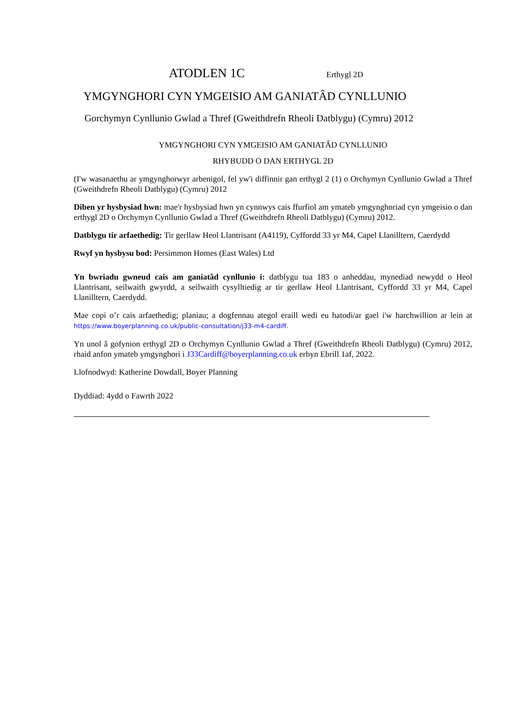ATODLEN 1C Erthygl 2D
YMGYNGHORI CYN YMGEISIO AM GANIATÂD CYNLLUNIO
Gorchymyn Cynllunio Gwlad a Thref (Gweithdrefn Rheoli Datblygu) (Cymru) 2012
YMGYNGHORI CYN YMGEISIO AM GANIATÂD CYNLLUNIO
RHYBUDD O DAN ERTHYGL 2D
(I'w wasanaethu ar ymgynghorwyr arbenigol, fel yw'i diffinnir gan erthygl 2 (1) o Orchymyn Cynllunio Gwlad a Thref (Gweithdrefn Rheoli Datblygu) (Cymru) 2012
Diben yr hysbysiad hwn: mae'r hysbysiad hwn yn cynnwys cais ffurfiol am ymateb ymgynghoriad cyn ymgeisio o dan erthygl 2D o Orchymyn Cynllunio Gwlad a Thref (Gweithdrefn Rheoli Datblygu) (Cymru) 2012.
Datblygu tir arfaethedig: Tir gerllaw Heol Llantrisant (A4119), Cyffordd 33 yr M4, Capel Llanilltern, Caerdydd
Rwyf yn hysbysu bod: Persimmon Homes (East Wales) Ltd
Yn bwriadu gwneud cais am ganiatâd cynllunio i: datblygu tua 183 o anheddau, mynediad newydd o Heol Llantrisant, seilwaith gwyrdd, a seilwaith cysylltiedig ar tir gerllaw Heol Llantrisant, Cyffordd 33 yr M4, Capel Llanilltern, Caerdydd.
Mae copi o’r cais arfaethedig; planiau; a dogfennau ategol eraill wedi eu hatodi/ar gael i'w harchwillion ar lein at https://www.boyerplanning.co.uk/public-consultation/j33-m4-cardiff.
Yn unol â gofynion erthygl 2D o Orchymyn Cynllunio Gwlad a Thref (Gweithdrefn Rheoli Datblygu) (Cymru) 2012, rhaid anfon ymateb ymgynghori i J33Cardiff@boyerplanning.co.uk erbyn Ebrill 1af, 2022.
Llofnodwyd: Katherine Dowdall, Boyer Planning
Dyddiad: 4ydd o Fawrth 2022